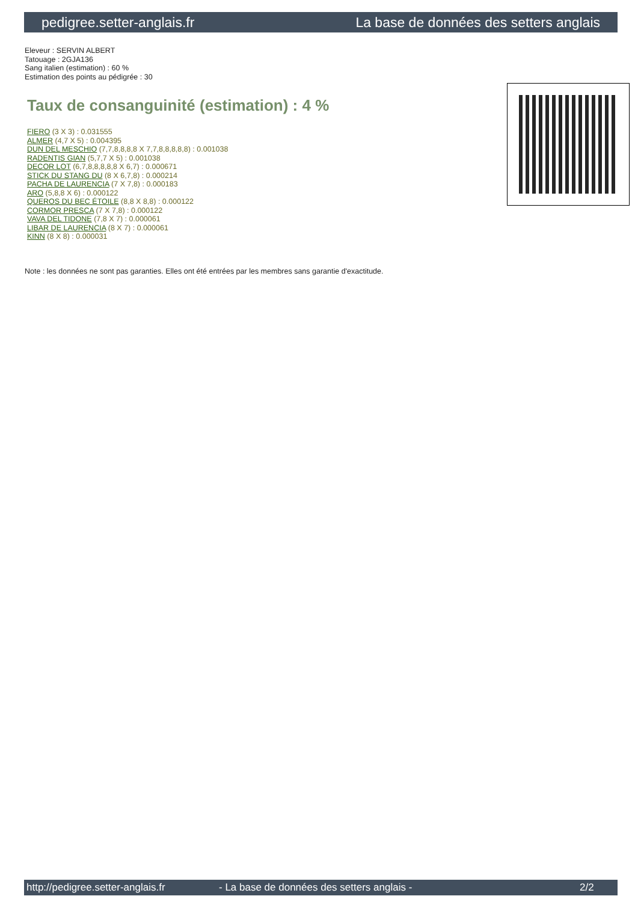pedigree.setter-anglais.fr La base de données des setters anglais
Eleveur : SERVIN ALBERT
Tatouage : 2GJA136
Sang italien (estimation) : 60 %
Estimation des points au pédigrée : 30
Taux de consanguinité (estimation) : 4 %
FIERO (3 X 3) : 0.031555
ALMER (4,7 X 5) : 0.004395
DUN DEL MESCHIO (7,7,8,8,8,8 X 7,7,8,8,8,8,8) : 0.001038
RADENTIS GIAN (5,7,7 X 5) : 0.001038
DECOR LOT (6,7,8,8,8,8,8 X 6,7) : 0.000671
STICK DU STANG DU (8 X 6,7,8) : 0.000214
PACHA DE LAURENCIA (7 X 7,8) : 0.000183
ARO (5,8,8 X 6) : 0.000122
QUEROS DU BEC ÉTOILE (8,8 X 8,8) : 0.000122
CORMOR PRESCA (7 X 7,8) : 0.000122
VAVA DEL TIDONE (7,8 X 7) : 0.000061
LIBAR DE LAURENCIA (8 X 7) : 0.000061
KINN (8 X 8) : 0.000031
Note : les données ne sont pas garanties. Elles ont été entrées par les membres sans garantie d'exactitude.
http://pedigree.setter-anglais.fr - La base de données des setters anglais - 2/2